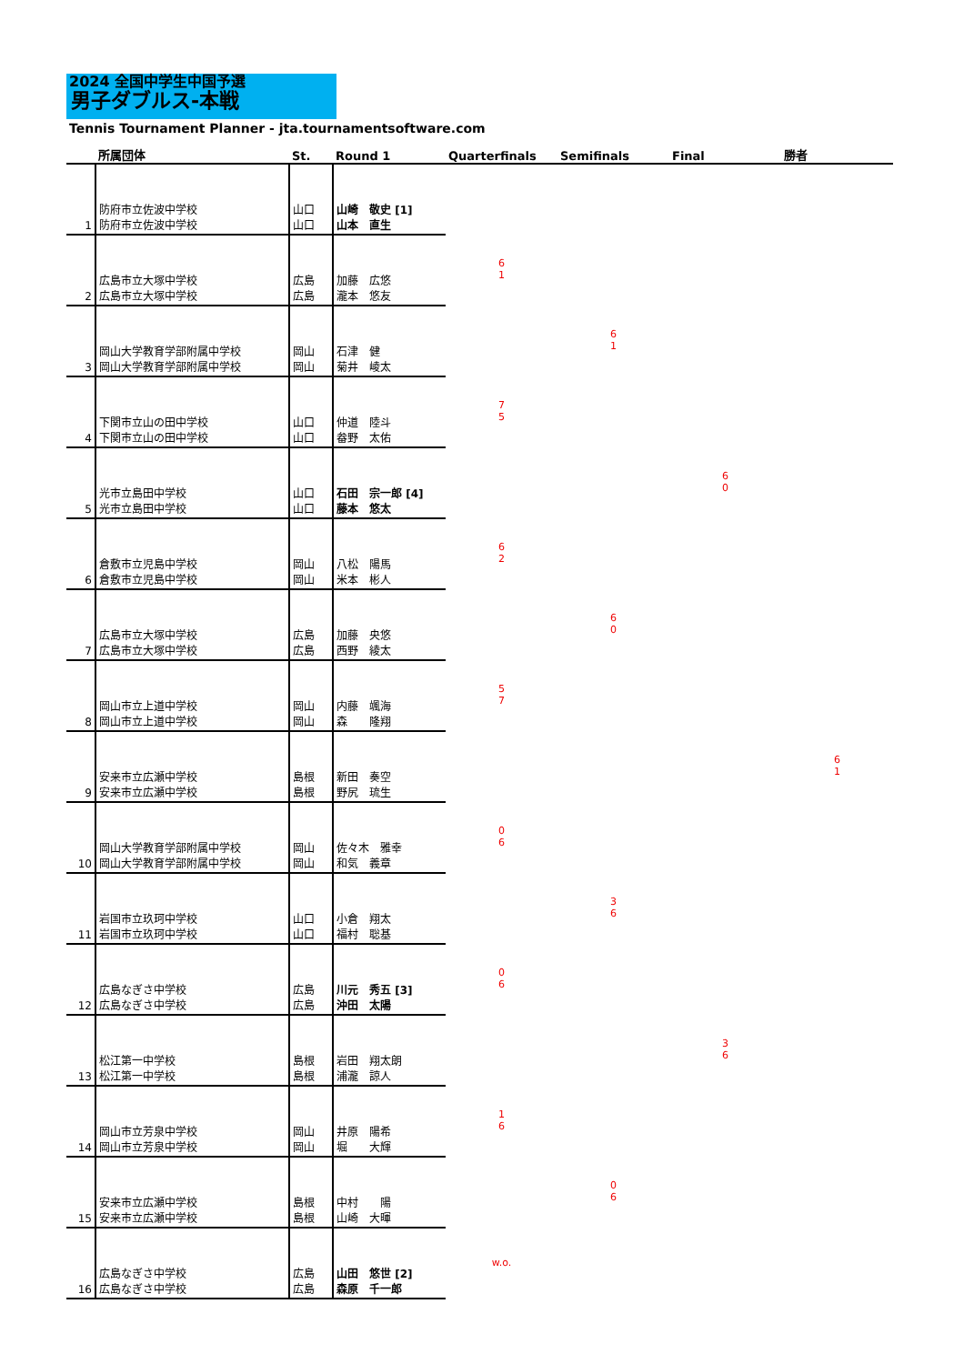2024 全国中学生中国予選
男子ダブルス-本戦
Tennis Tournament Planner - jta.tournamentsoftware.com
| | 所属団体 | St. | Round 1 | Quarterfinals | Semifinals | Final | 勝者 |
| --- | --- | --- | --- | --- | --- | --- | --- |
| 1 | 防府市立佐波中学校 防府市立佐波中学校 | 山口 山口 | 山崎 敬史 [1] 山本 直生 | | | | |
| 2 | 広島市立大塚中学校 広島市立大塚中学校 | 広島 広島 | 加藤 広悠 瀧本 悠友 | 6 1 | | | |
| 3 | 岡山大学教育学部附属中学校 岡山大学教育学部附属中学校 | 岡山 岡山 | 石津 健 菊井 崚太 | | 6 1 | | |
| 4 | 下関市立山の田中学校 下関市立山の田中学校 | 山口 山口 | 仲道 陸斗 畚野 太佑 | 7 5 | | | |
| 5 | 光市立島田中学校 光市立島田中学校 | 山口 山口 | 石田 宗一郎 [4] 藤本 悠太 | | | 6 0 | |
| 6 | 倉敷市立児島中学校 倉敷市立児島中学校 | 岡山 岡山 | 八松 陽馬 米本 彬人 | 6 2 | | | |
| 7 | 広島市立大塚中学校 広島市立大塚中学校 | 広島 広島 | 加藤 央悠 西野 綾太 | | 6 0 | | |
| 8 | 岡山市立上道中学校 岡山市立上道中学校 | 岡山 岡山 | 内藤 颯海 森 隆翔 | 5 7 | | | |
| 9 | 安来市立広瀬中学校 安来市立広瀬中学校 | 島根 島根 | 新田 奏空 野尻 琉生 | | | | 6 1 |
| 10 | 岡山大学教育学部附属中学校 岡山大学教育学部附属中学校 | 岡山 岡山 | 佐々木 雅幸 和気 義章 | 0 6 | | | |
| 11 | 岩国市立玖珂中学校 岩国市立玖珂中学校 | 山口 山口 | 小倉 翔太 福村 聡基 | | 3 6 | | |
| 12 | 広島なぎさ中学校 広島なぎさ中学校 | 広島 広島 | 川元 秀五 [3] 沖田 太陽 | 0 6 | | | |
| 13 | 松江第一中学校 松江第一中学校 | 島根 島根 | 岩田 翔太朗 浦瀧 諒人 | | | 3 6 | |
| 14 | 岡山市立芳泉中学校 岡山市立芳泉中学校 | 岡山 岡山 | 井原 陽希 堀 大輝 | 1 6 | | | |
| 15 | 安来市立広瀬中学校 安来市立広瀬中学校 | 島根 島根 | 中村 陽 山崎 大暉 | | 0 6 | | |
| 16 | 広島なぎさ中学校 広島なぎさ中学校 | 広島 広島 | 山田 悠世 [2] 森原 千一郎 | w.o. | | | |